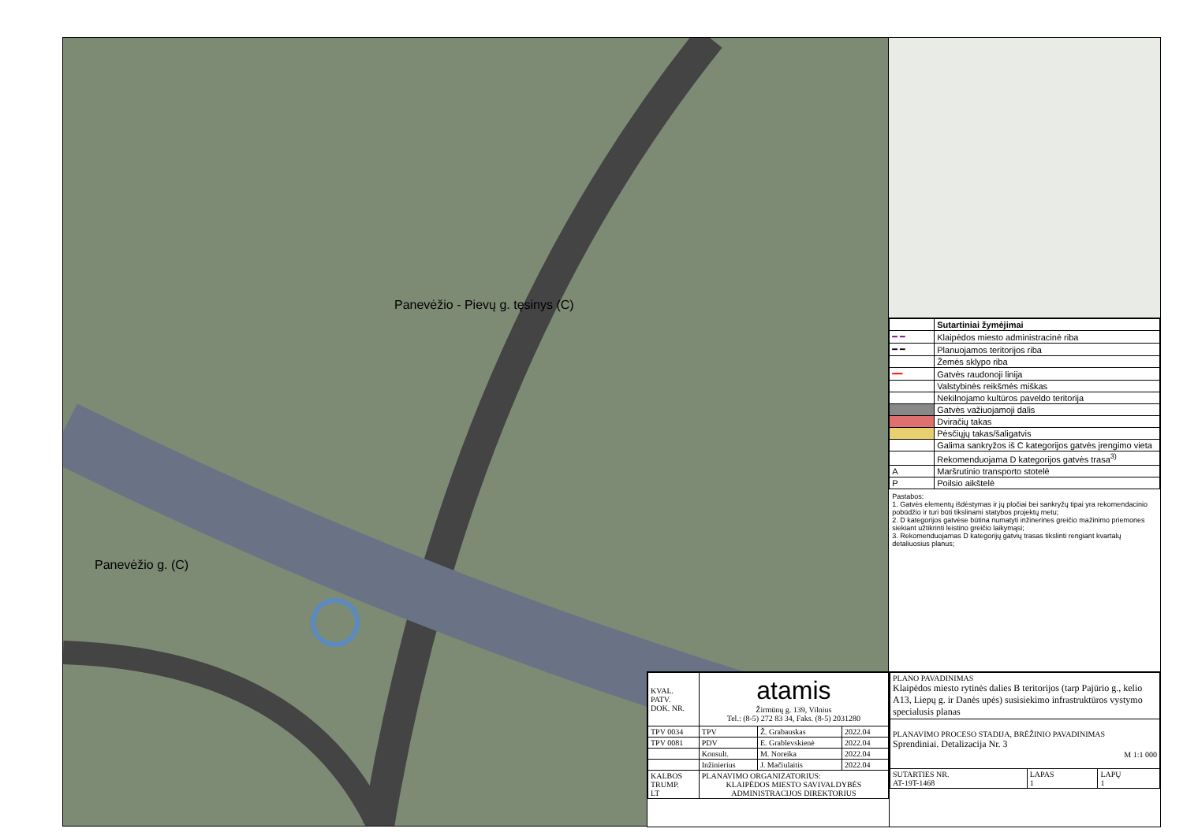Panevėžio g. (C)
Panevėžio - Pievų g. tęsinys (C)
| | Sutartiniai žymėjimai |
| ━ ━ | Klaipėdos miesto administracinė riba |
| ━ ━ | Planuojamos teritorijos riba |
| | Žemės sklypo riba |
| ━━ | Gatvės raudonoji linija |
| | Valstybinės reikšmės miškas |
| | Nekilnojamo kultūros paveldo teritorija |
| | Gatvės važiuojamoji dalis |
| | Dviračių takas |
| | Pėsčiųjų takas/šaligatvis |
| | Galima sankryžos iš C kategorijos gatvės įrengimo vieta |
| | Rekomenduojama D kategorijos gatvės trasa<sup>3)</sup> |
| A | Maršrutinio transporto stotelė |
| P | Poilsio aikštelė |
Pastabos:
1. Gatvės elementų išdėstymas ir jų pločiai bei sankryžų tipai yra rekomendacinio pobūdžio ir turi būti tikslinami statybos projektų metu;
2. D kategorijos gatvėse būtina numatyti inžinerines greičio mažinimo priemones siekiant užtikrinti leistino greičio laikymąsi;
3. Rekomenduojamas D kategorijų gatvių trasas tikslinti rengiant kvartalų detaliuosius planus;
| KVAL. PATV. DOK. NR. | atamis Žirmūnų g. 139, Vilnius Tel.: (8-5) 272 83 34, Faks. (8-5) 2031280 | | |
| TPV 0034 | TPV | Ž. Grabauskas | 2022.04 |
| TPV 0081 | PDV | E. Grablevskienė | 2022.04 |
| | Konsult. | M. Noreika | 2022.04 |
| | Inžinierius | J. Mačiulaitis | 2022.04 |
| KALBOS TRUMP. LT | PLANAVIMO ORGANIZATORIUS: KLAIPĖDOS MIESTO SAVIVALDYBĖS ADMINISTRACIJOS DIREKTORIUS | | |
| PLANO PAVADINIMAS Klaipėdos miesto rytinės dalies B teritorijos (tarp Pajūrio g., kelio A13, Liepų g. ir Danės upės) susisiekimo infrastruktūros vystymo specialusis planas | | |
| PLANAVIMO PROCESO STADIJA, BRĖŽINIO PAVADINIMAS Sprendiniai. Detalizacija Nr. 3 M 1:1 000 | | |
| SUTARTIES NR. AT-19T-1468 | LAPAS 1 | LAPŲ 1 |